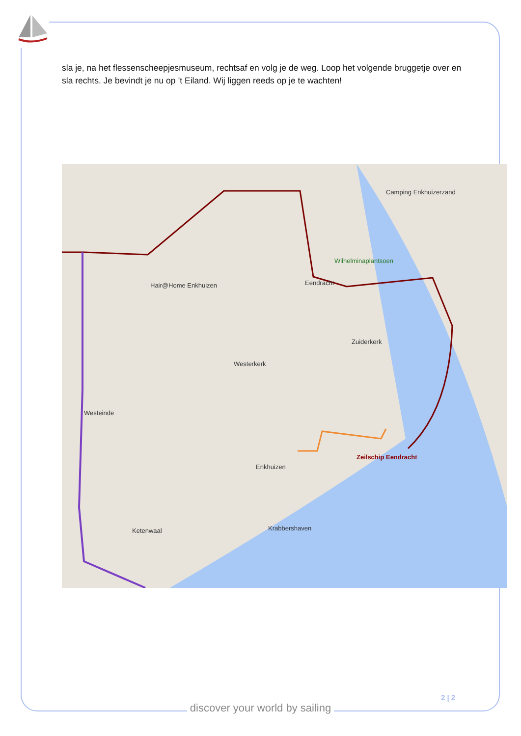sla je, na het flessenscheepjesmuseum, rechtsaf en volg je de weg. Loop het volgende bruggetje over en sla rechts. Je bevindt je nu op ’t Eiland. Wij liggen reeds op je te wachten!
Camping Enkhuizerzand
Wilhelminaplantsoen
Hair@Home Enkhuizen Eendracht
Zuiderkerk
Westerkerk
Westeinde
Enkhuizen
Zeilschip Eendracht
Ketenwaal Krabbershaven
2 | 2
discover your world by sailing